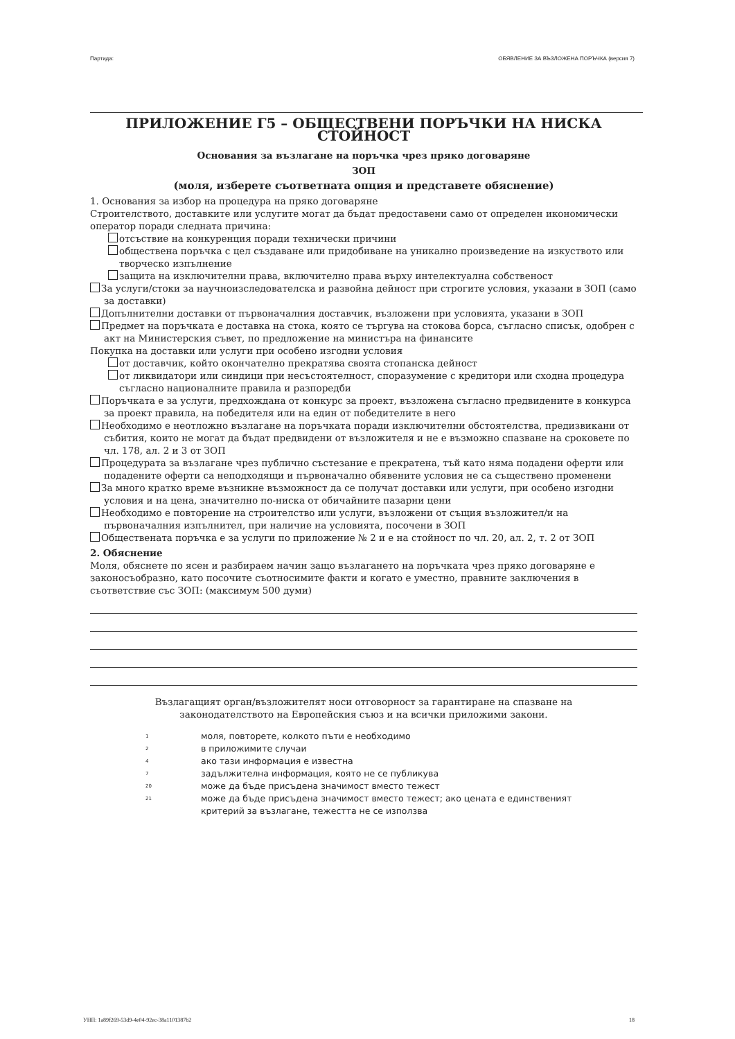Партида: ОБЯВЛЕНИЕ ЗА ВЪЗЛОЖЕНА ПОРЪЧКА (версия 7)
ПРИЛОЖЕНИЕ Г5 – ОБЩЕСТВЕНИ ПОРЪЧКИ НА НИСКА СТОЙНОСТ
Основания за възлагане на поръчка чрез пряко договаряне
ЗОП
(моля, изберете съответната опция и представете обяснение)
1. Основания за избор на процедура на пряко договаряне
Строителството, доставките или услугите могат да бъдат предоставени само от определен икономически оператор поради следната причина:
отсъствие на конкуренция поради технически причини
обществена поръчка с цел създаване или придобиване на уникално произведение на изкуството или творческо изпълнение
защита на изключителни права, включително права върху интелектуална собственост
За услуги/стоки за научноизследователска и развойна дейност при строгите условия, указани в ЗОП (само за доставки)
Допълнителни доставки от първоначалния доставчик, възложени при условията, указани в ЗОП
Предмет на поръчката е доставка на стока, която се търгува на стокова борса, съгласно списък, одобрен с акт на Министерския съвет, по предложение на министъра на финансите
Покупка на доставки или услуги при особено изгодни условия
от доставчик, който окончателно прекратява своята стопанска дейност
от ликвидатори или синдици при несъстоятелност, споразумение с кредитори или сходна процедура съгласно националните правила и разпоредби
Поръчката е за услуги, предхождана от конкурс за проект, възложена съгласно предвидените в конкурса за проект правила, на победителя или на един от победителите в него
Необходимо е неотложно възлагане на поръчката поради изключителни обстоятелства, предизвикани от събития, които не могат да бъдат предвидени от възложителя и не е възможно спазване на сроковете по чл. 178, ал. 2 и 3 от ЗОП
Процедурата за възлагане чрез публично състезание е прекратена, тъй като няма подадени оферти или подадените оферти са неподходящи и първоначално обявените условия не са съществено променени
За много кратко време възникне възможност да се получат доставки или услуги, при особено изгодни условия и на цена, значително по-ниска от обичайните пазарни цени
Необходимо е повторение на строителство или услуги, възложени от същия възложител/и на първоначалния изпълнител, при наличие на условията, посочени в ЗОП
Обществената поръчка е за услуги по приложение № 2 и е на стойност по чл. 20, ал. 2, т. 2 от ЗОП
2. Обяснение
Моля, обяснете по ясен и разбираем начин защо възлагането на поръчката чрез пряко договаряне е законосъобразно, като посочите съотносимите факти и когато е уместно, правните заключения в съответствие със ЗОП: (максимум 500 думи)
Възлагащият орган/възложителят носи отговорност за гарантиране на спазване на законодателството на Европейския съюз и на всички приложими закони.
<sup>1</sup> моля, повторете, колкото пъти е необходимо
<sup>2</sup> в приложимите случаи
<sup>4</sup> ако тази информация е известна
<sup>7</sup> задължителна информация, която не се публикува
<sup>20</sup> може да бъде присъдена значимост вместо тежест
<sup>21</sup> може да бъде присъдена значимост вместо тежест; ако цената е единственият критерий за възлагане, тежестта не се използва
УНП: 1a89f269-53d9-4e04-92ec-38a1101387b2 18